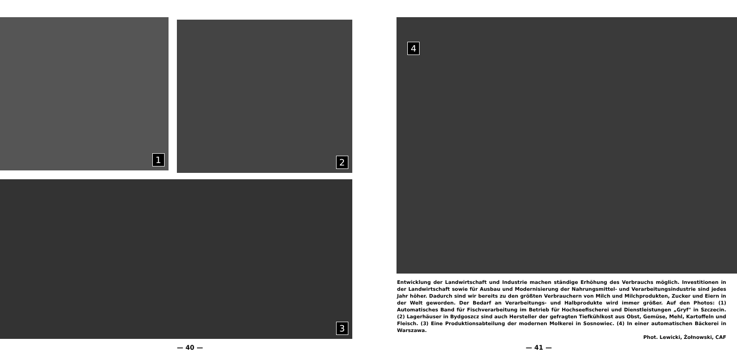1 2
3
— 40 —
4
Entwicklung der Landwirtschaft und Industrie machen ständige Erhöhung des Verbrauchs möglich. Investitionen in der Landwirtschaft sowie für Ausbau und Modernisierung der Nahrungsmittel- und Verarbeitungsindustrie sind jedes Jahr höher. Dadurch sind wir bereits zu den größten Verbrauchern von Milch und Milchprodukten, Zucker und Eiern in der Welt geworden. Der Bedarf an Verarbeitungs- und Halbprodukte wird immer größer. Auf den Photos: (1) Automatisches Band für Fischverarbeitung im Betrieb für Hochseefischerei und Dienstleistungen „Gryf" in Szczecin. (2) Lagerhäuser in Bydgoszcz sind auch Hersteller der gefragten Tiefkühlkost aus Obst, Gemüse, Mehl, Kartoffeln und Fleisch. (3) Eine Produktionsabteilung der modernen Molkerei in Sosnowiec. (4) In einer automatischen Bäckerei in Warszawa.
Phot. Lewicki, Żołnowski, CAF
— 41 —